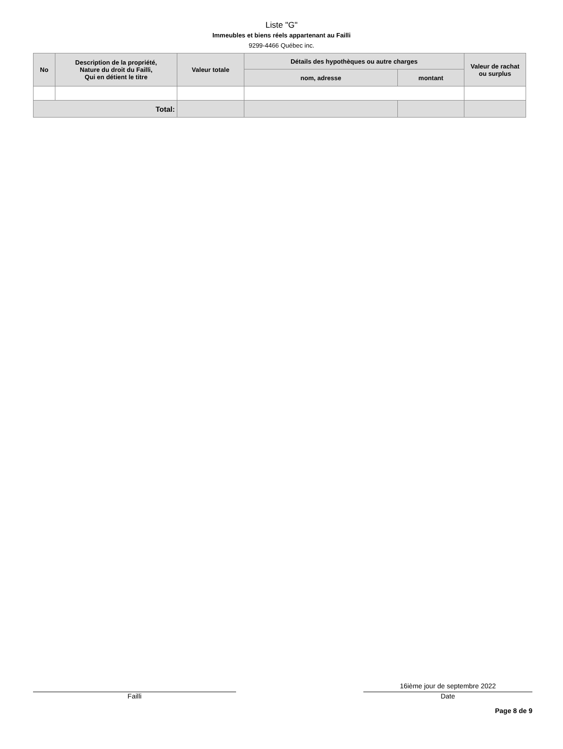Liste "G"
Immeubles et biens réels appartenant au Failli
9299-4466 Québec inc.
| No | Description de la propriété, Nature du droit du Failli, Qui en détient le titre | Valeur totale | Détails des hypothèques ou autre charges | | Valeur de rachat ou surplus |
| --- | --- | --- | --- | --- | --- |
| | | | nom, adresse | montant | |
| Total: | | | | | |
Failli
16ième jour de septembre 2022
Date
Page 8 de 9